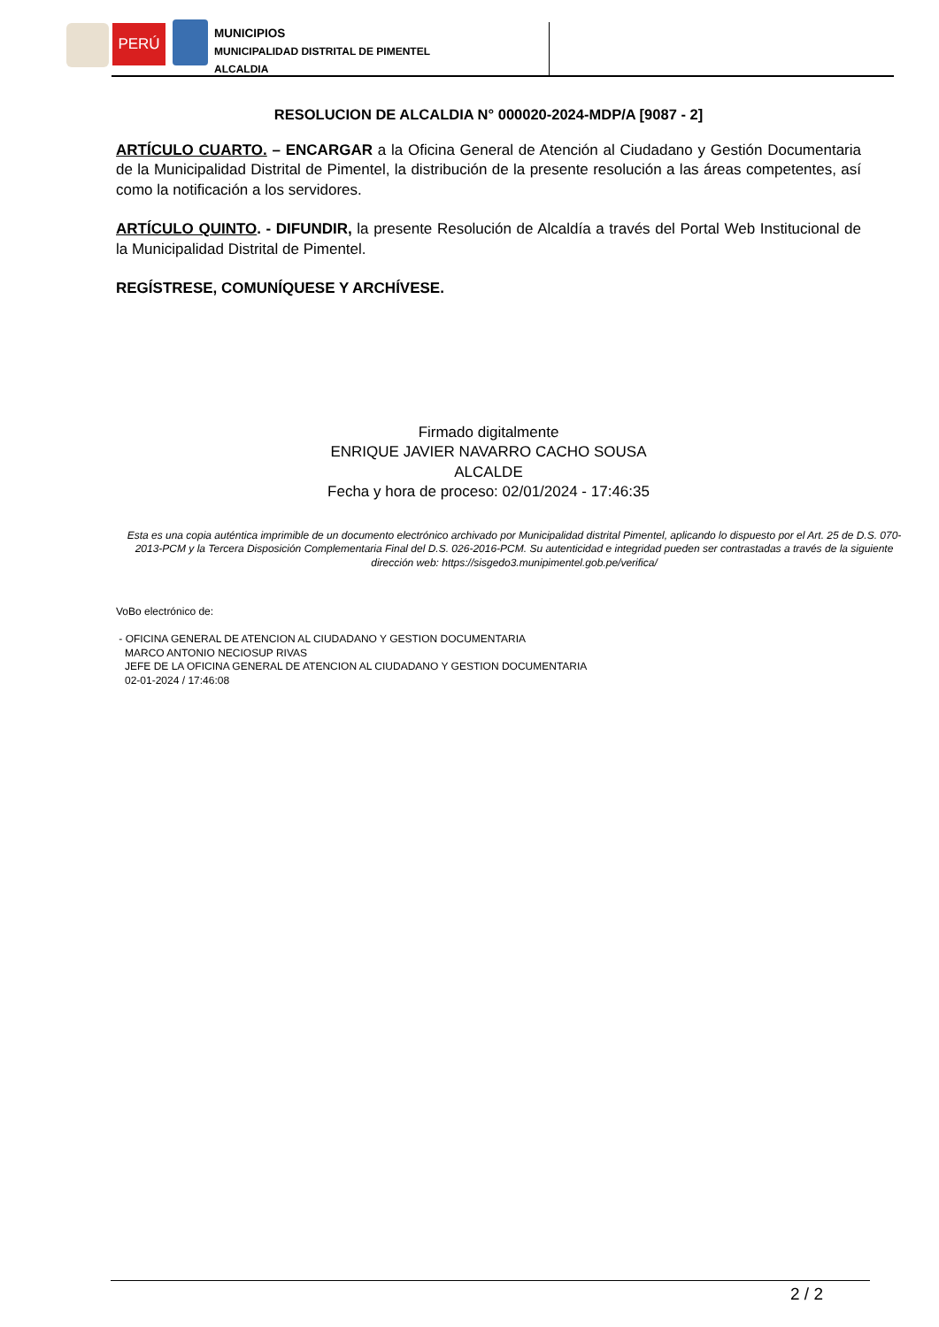PERÚ
MUNICIPIOS
MUNICIPALIDAD DISTRITAL DE PIMENTEL
ALCALDIA
RESOLUCION DE ALCALDIA N° 000020-2024-MDP/A [9087 - 2]
ARTÍCULO CUARTO. – ENCARGAR a la Oficina General de Atención al Ciudadano y Gestión Documentaria de la Municipalidad Distrital de Pimentel, la distribución de la presente resolución a las áreas competentes, así como la notificación a los servidores.
ARTÍCULO QUINTO. - DIFUNDIR, la presente Resolución de Alcaldía a través del Portal Web Institucional de la Municipalidad Distrital de Pimentel.
REGÍSTRESE, COMUNÍQUESE Y ARCHÍVESE.
Firmado digitalmente
ENRIQUE JAVIER NAVARRO CACHO SOUSA
ALCALDE
Fecha y hora de proceso: 02/01/2024 - 17:46:35
Esta es una copia auténtica imprimible de un documento electrónico archivado por Municipalidad distrital Pimentel, aplicando lo dispuesto por el Art. 25 de D.S. 070-2013-PCM y la Tercera Disposición Complementaria Final del D.S. 026-2016-PCM. Su autenticidad e integridad pueden ser contrastadas a través de la siguiente dirección web: https://sisgedo3.munipimentel.gob.pe/verifica/
VoBo electrónico de:
- OFICINA GENERAL DE ATENCION AL CIUDADANO Y GESTION DOCUMENTARIA
MARCO ANTONIO NECIOSUP RIVAS
JEFE DE LA OFICINA GENERAL DE ATENCION AL CIUDADANO Y GESTION DOCUMENTARIA
02-01-2024 / 17:46:08
2 / 2